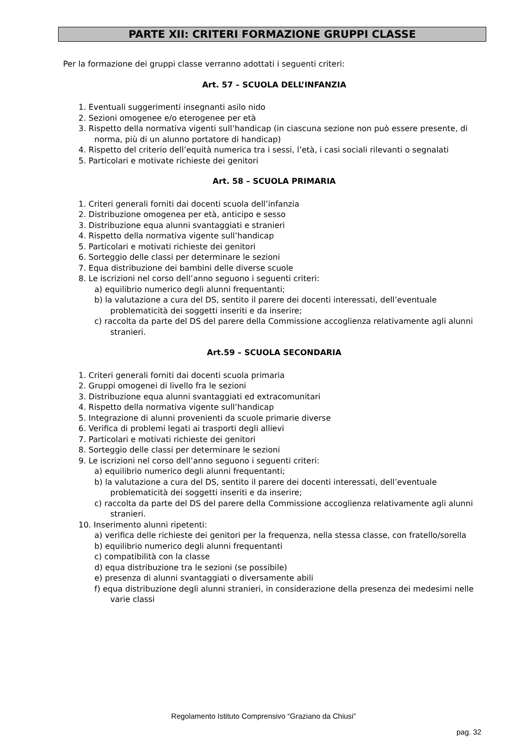PARTE XII: CRITERI FORMAZIONE GRUPPI CLASSE
Per la formazione dei gruppi classe verranno adottati i seguenti criteri:
Art. 57 – SCUOLA DELL’INFANZIA
1. Eventuali suggerimenti insegnanti asilo nido
2. Sezioni omogenee e/o eterogenee per età
3. Rispetto della normativa vigenti sull’handicap (in ciascuna sezione non può essere presente, di norma, più di un alunno portatore di handicap)
4. Rispetto del criterio dell’equità numerica tra i sessi, l’età, i casi sociali rilevanti o segnalati
5. Particolari e motivate richieste dei genitori
Art. 58 – SCUOLA PRIMARIA
1. Criteri generali forniti dai docenti scuola dell’infanzia
2. Distribuzione omogenea per età, anticipo e sesso
3. Distribuzione equa alunni svantaggiati e stranieri
4. Rispetto della normativa vigente sull’handicap
5. Particolari e motivati richieste dei genitori
6. Sorteggio delle classi per determinare le sezioni
7. Equa distribuzione dei bambini delle diverse scuole
8. Le iscrizioni nel corso dell’anno seguono i seguenti criteri:
a) equilibrio numerico degli alunni frequentanti;
b) la valutazione a cura del DS, sentito il parere dei docenti interessati, dell’eventuale problematicità dei soggetti inseriti e da inserire;
c) raccolta da parte del DS del parere della Commissione accoglienza relativamente agli alunni stranieri.
Art.59 – SCUOLA SECONDARIA
1. Criteri generali forniti dai docenti scuola primaria
2. Gruppi omogenei di livello fra le sezioni
3. Distribuzione equa alunni svantaggiati ed extracomunitari
4. Rispetto della normativa vigente sull’handicap
5. Integrazione di alunni provenienti da scuole primarie diverse
6. Verifica di problemi legati ai trasporti degli allievi
7. Particolari e motivati richieste dei genitori
8. Sorteggio delle classi per determinare le sezioni
9. Le iscrizioni nel corso dell’anno seguono i seguenti criteri:
a) equilibrio numerico degli alunni frequentanti;
b) la valutazione a cura del DS, sentito il parere dei docenti interessati, dell’eventuale problematicità dei soggetti inseriti e da inserire;
c) raccolta da parte del DS del parere della Commissione accoglienza relativamente agli alunni stranieri.
10. Inserimento alunni ripetenti:
a) verifica delle richieste dei genitori per la frequenza, nella stessa classe, con fratello/sorella
b) equilibrio numerico degli alunni frequentanti
c) compatibilità con la classe
d) equa distribuzione tra le sezioni (se possibile)
e) presenza di alunni svantaggiati o diversamente abili
f) equa distribuzione degli alunni stranieri, in considerazione della presenza dei medesimi nelle varie classi
Regolamento Istituto Comprensivo “Graziano da Chiusi”
pag. 32